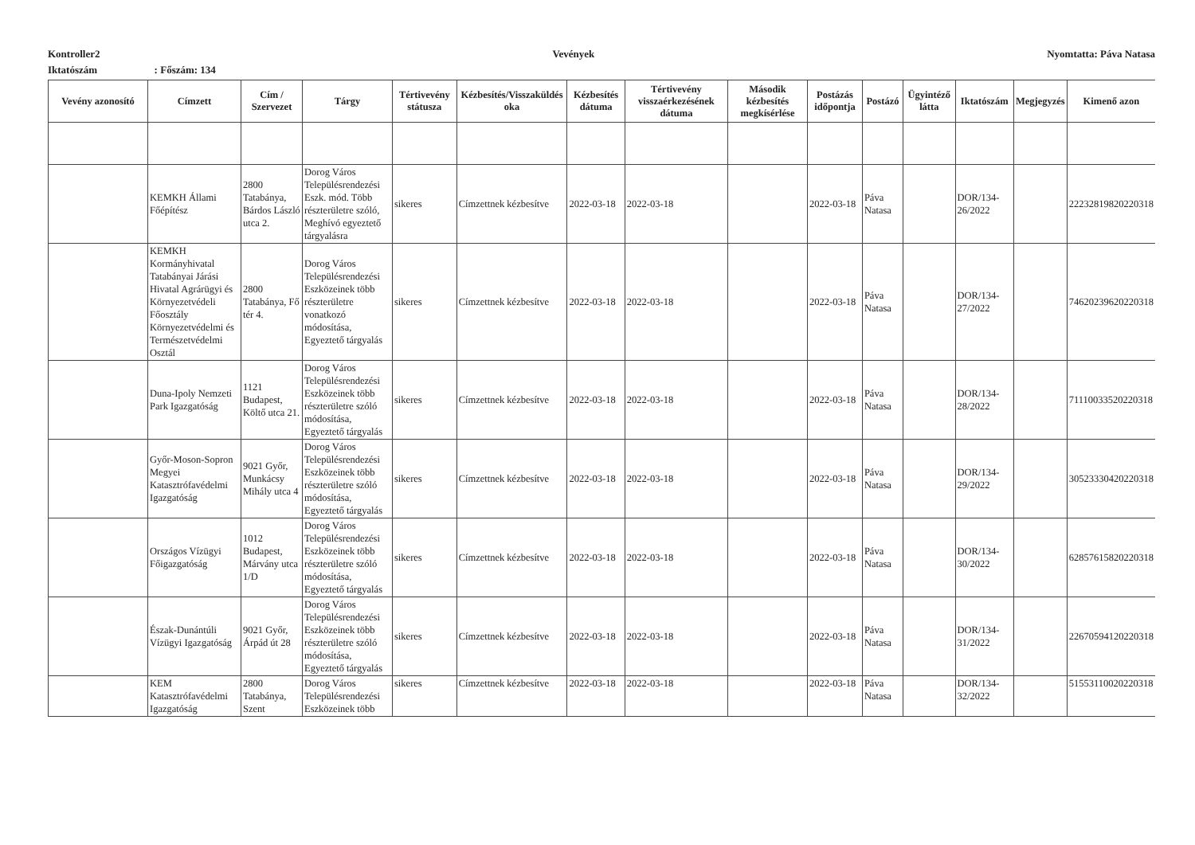Kontroller2 Vevények Nyomtatta: Páva Natasa
Iktatószám : Főszám: 134
| Vevény azonosító | Címzett | Cím / Szervezet | Tárgy | Tértivevény státusza | Kézbesítés/Visszaküldés oka | Kézbesítés dátuma | Tértivevény visszaérkezésének dátuma | Második kézbesítés megkísérlése | Postázás időpontja | Postázó | Ügyintéző látta | Iktatószám | Megjegyzés | Kimenő azon |
| --- | --- | --- | --- | --- | --- | --- | --- | --- | --- | --- | --- | --- | --- | --- |
| | KEMKH Állami Főépítész | 2800 Tatabánya, Bárdos László utca 2. | Dorog Város Településrendezési Eszk. mód. Több részterületre szóló, Meghívó egyeztető tárgyalásra | sikeres | Címzettnek kézbesítve | 2022-03-18 | 2022-03-18 | | 2022-03-18 | Páva Natasa | | DOR/134-26/2022 | | 22232819820220318 |
| | KEMKH Kormányhivatal Tatabányai Járási Hivatal Agrárügyi és Környezetvédeli Főosztály Környezetvédelmi és Természetvédelmi Osztál | 2800 Tatabánya, Fő tér 4. | Dorog Város Településrendezési Eszközeinek több részterületre vonatkozó módosítása, Egyeztető tárgyalás | sikeres | Címzettnek kézbesítve | 2022-03-18 | 2022-03-18 | | 2022-03-18 | Páva Natasa | | DOR/134-27/2022 | | 74620239620220318 |
| | Duna-Ipoly Nemzeti Park Igazgatóság | 1121 Budapest, Költő utca 21. | Dorog Város Településrendezési Eszközeinek több részterületre szóló módosítása, Egyeztető tárgyalás | sikeres | Címzettnek kézbesítve | 2022-03-18 | 2022-03-18 | | 2022-03-18 | Páva Natasa | | DOR/134-28/2022 | | 71110033520220318 |
| | Győr-Moson-Sopron Megyei Katasztrófavédelmi Igazgatóság | 9021 Győr, Munkácsy Mihály utca 4 | Dorog Város Településrendezési Eszközeinek több részterületre szóló módosítása, Egyeztető tárgyalás | sikeres | Címzettnek kézbesítve | 2022-03-18 | 2022-03-18 | | 2022-03-18 | Páva Natasa | | DOR/134-29/2022 | | 30523330420220318 |
| | Országos Vízügyi Főigazgatóság | 1012 Budapest, Márvány utca 1/D | Dorog Város Településrendezési Eszközeinek több részterületre szóló módosítása, Egyeztető tárgyalás | sikeres | Címzettnek kézbesítve | 2022-03-18 | 2022-03-18 | | 2022-03-18 | Páva Natasa | | DOR/134-30/2022 | | 62857615820220318 |
| | Észak-Dunántúli Vízügyi Igazgatóság | 9021 Győr, Árpád út 28 | Dorog Város Településrendezési Eszközeinek több részterületre szóló módosítása, Egyeztető tárgyalás | sikeres | Címzettnek kézbesítve | 2022-03-18 | 2022-03-18 | | 2022-03-18 | Páva Natasa | | DOR/134-31/2022 | | 22670594120220318 |
| | KEM Katasztrófavédelmi Igazgatóság | 2800 Tatabánya, Szent | Dorog Város Településrendezési Eszközeinek több | sikeres | Címzettnek kézbesítve | 2022-03-18 | 2022-03-18 | | 2022-03-18 | Páva Natasa | | DOR/134-32/2022 | | 51553110020220318 |